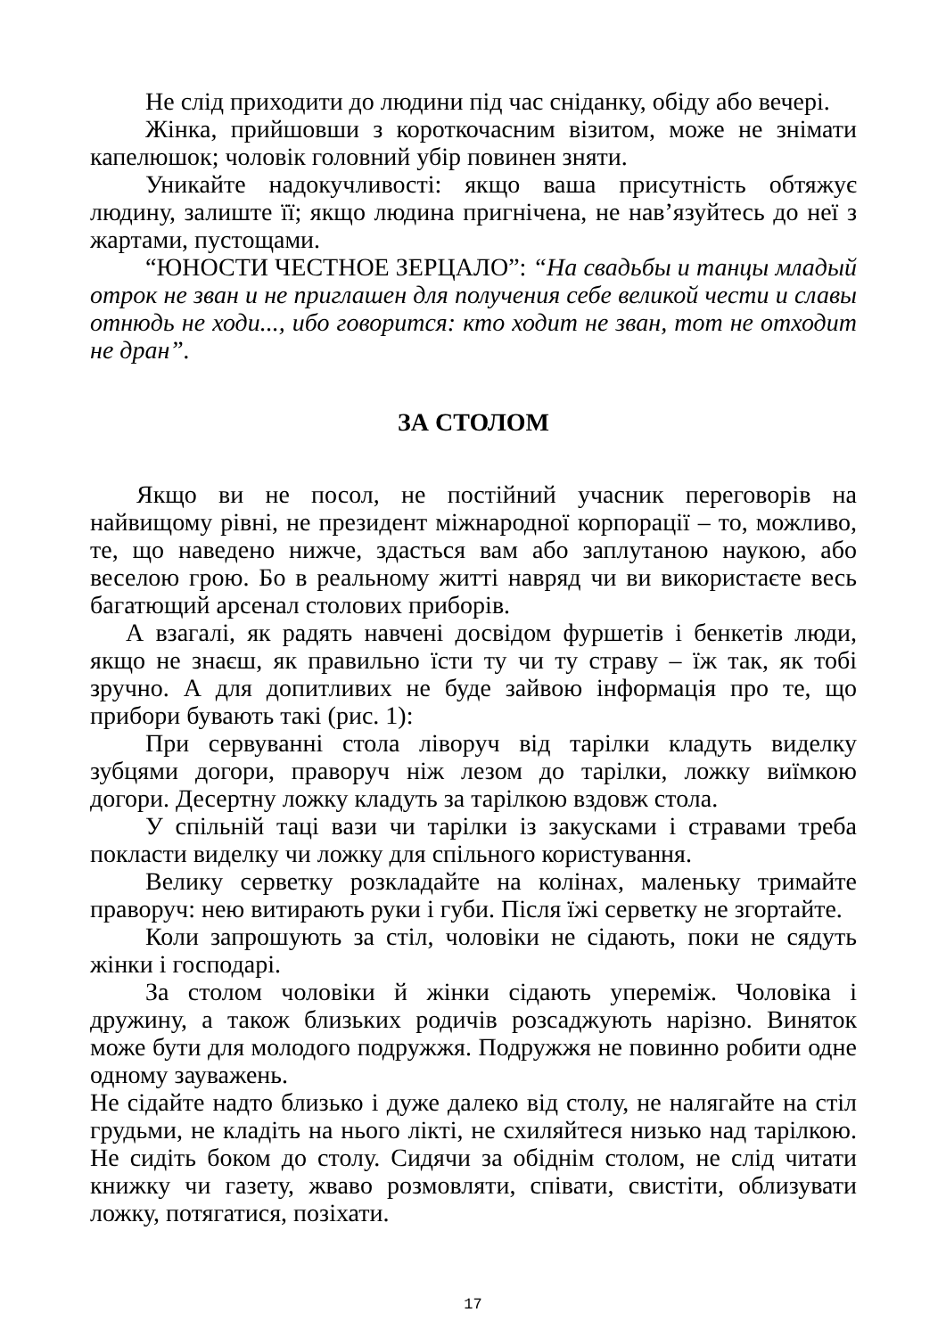Не слід приходити до людини під час сніданку, обіду або вечері.
Жінка, прийшовши з короткочасним візитом, може не знімати капелюшок; чоловік головний убір повинен зняти.
Уникайте надокучливості: якщо ваша присутність обтяжує людину, залиште її; якщо людина пригнічена, не нав’язуйтесь до неї з жартами, пустощами.
“ЮНОСТИ ЧЕСТНОЕ ЗЕРЦАЛО”: “На свадьбы и танцы младый отрок не зван и не приглашен для получения себе великой чести и славы отнюдь не ходи..., ибо говорится: кто ходит не зван, тот не отходит не дран”.
ЗА СТОЛОМ
Якщо ви не посол, не постійний учасник переговорів на найвищому рівні, не президент міжнародної корпорації – то, можливо, те, що наведено нижче, здасться вам або заплутаною наукою, або веселою грою. Бо в реальному житті навряд чи ви використаєте весь багатющий арсенал столових приборів.
А взагалі, як радять навчені досвідом фуршетів і бенкетів люди, якщо не знаєш, як правильно їсти ту чи ту страву – їж так, як тобі зручно. А для допитливих не буде зайвою інформація про те, що прибори бувають такі (рис. 1):
При сервуванні стола ліворуч від тарілки кладуть виделку зубцями догори, праворуч ніж лезом до тарілки, ложку виїмкою догори. Десертну ложку кладуть за тарілкою вздовж стола.
У спільній таці вази чи тарілки із закусками і стравами треба покласти виделку чи ложку для спільного користування.
Велику серветку розкладайте на колінах, маленьку тримайте праворуч: нею витирають руки і губи. Після їжі серветку не згортайте.
Коли запрошують за стіл, чоловіки не сідають, поки не сядуть жінки і господарі.
За столом чоловіки й жінки сідають упереміж. Чоловіка і дружину, а також близьких родичів розсаджують нарізно. Виняток може бути для молодого подружжя. Подружжя не повинно робити одне одному зауважень.
Не сідайте надто близько і дуже далеко від столу, не налягайте на стіл грудьми, не кладіть на нього лікті, не схиляйтеся низько над тарілкою. Не сидіть боком до столу. Сидячи за обіднім столом, не слід читати книжку чи газету, жваво розмовляти, співати, свистіти, облизувати ложку, потягатися, позіхати.
17